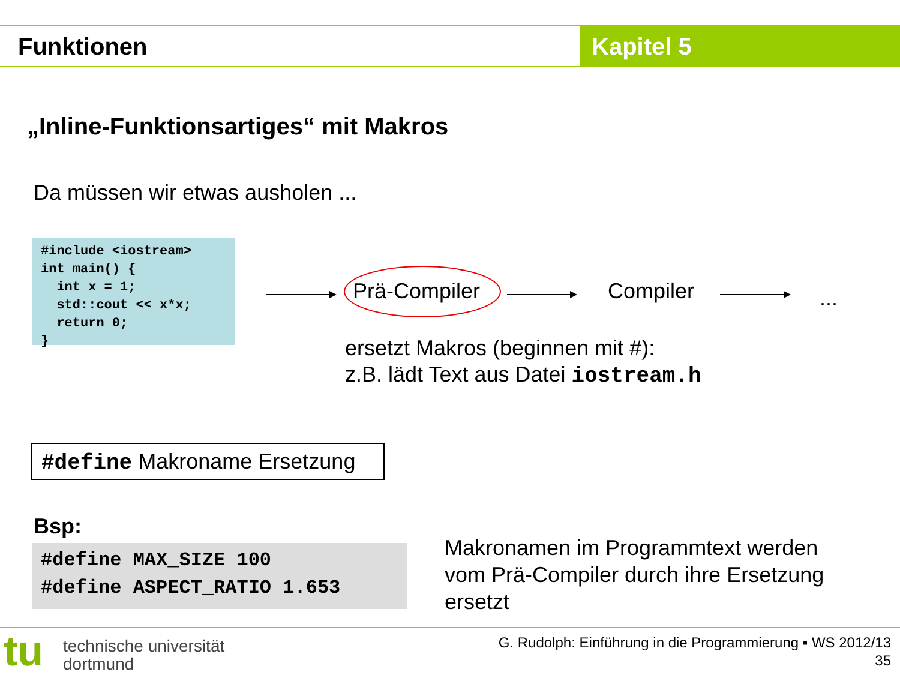Funktionen Kapitel 5
„Inline-Funktionsartiges“ mit Makros
Da müssen wir etwas ausholen ...
#include <iostream> int main() { int x = 1; std::cout << x*x; return 0; }
Prä-Compiler Compiler ...
ersetzt Makros (beginnen mit #):
z.B. lädt Text aus Datei iostream.h
#define Makroname Ersetzung
Bsp:
#define MAX_SIZE 100 #define ASPECT_RATIO 1.653
Makronamen im Programmtext werden
vom Prä-Compiler durch ihre Ersetzung
ersetzt
tu
technische universität
dortmund
G. Rudolph: Einführung in die Programmierung ▪ WS 2012/13
35